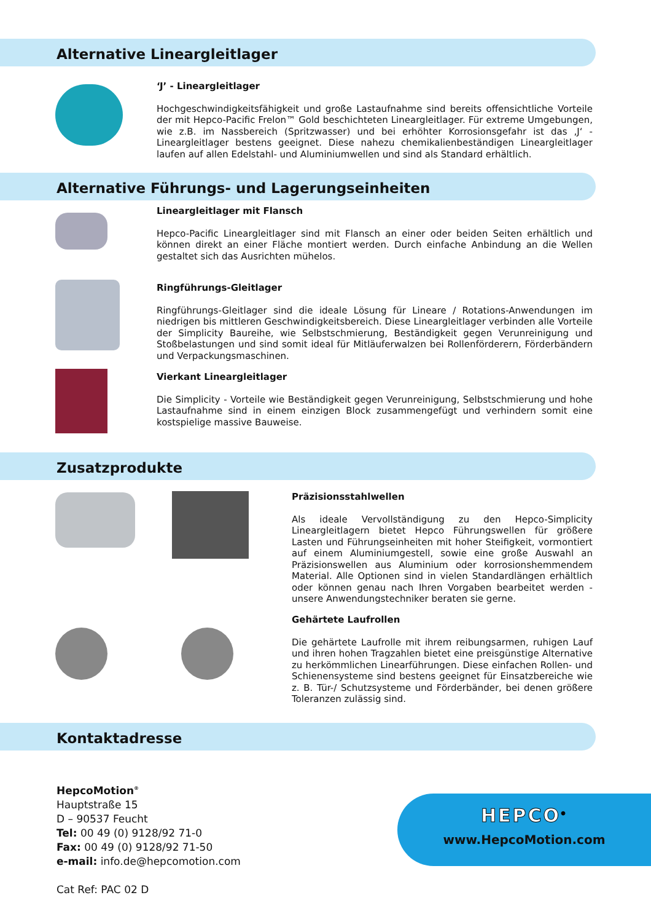Alternative Lineargleitlager
‘J’ - Lineargleitlager
Hochgeschwindigkeitsfähigkeit und große Lastaufnahme sind bereits offensichtliche Vorteile der mit Hepco-Pacific Frelon™ Gold beschichteten Lineargleitlager. Für extreme Umgebungen, wie z.B. im Nassbereich (Spritzwasser) und bei erhöhter Korrosionsgefahr ist das ‚J‘ - Lineargleitlager bestens geeignet. Diese nahezu chemikalienbeständigen Lineargleitlager laufen auf allen Edelstahl- und Aluminiumwellen und sind als Standard erhältlich.
Alternative Führungs- und Lagerungseinheiten
Lineargleitlager mit Flansch
Hepco-Pacific Lineargleitlager sind mit Flansch an einer oder beiden Seiten erhältlich und können direkt an einer Fläche montiert werden. Durch einfache Anbindung an die Wellen gestaltet sich das Ausrichten mühelos.
Ringführungs-Gleitlager
Ringführungs-Gleitlager sind die ideale Lösung für Lineare / Rotations-Anwendungen im niedrigen bis mittleren Geschwindigkeitsbereich. Diese Lineargleitlager verbinden alle Vorteile der Simplicity Baureihe, wie Selbstschmierung, Beständigkeit gegen Verunreinigung und Stoßbelastungen und sind somit ideal für Mitläuferwalzen bei Rollenförderern, Förderbändern und Verpackungsmaschinen.
Vierkant Lineargleitlager
Die Simplicity - Vorteile wie Beständigkeit gegen Verunreinigung, Selbstschmierung und hohe Lastaufnahme sind in einem einzigen Block zusammengefügt und verhindern somit eine kostspielige massive Bauweise.
Zusatzprodukte
Präzisionsstahlwellen
Als ideale Vervollständigung zu den Hepco-Simplicity Lineargleitlagern bietet Hepco Führungswellen für größere Lasten und Führungseinheiten mit hoher Steifigkeit, vormontiert auf einem Aluminiumgestell, sowie eine große Auswahl an Präzisionswellen aus Aluminium oder korrosionshemmendem Material. Alle Optionen sind in vielen Standardlängen erhältlich oder können genau nach Ihren Vorgaben bearbeitet werden - unsere Anwendungstechniker beraten sie gerne.
Gehärtete Laufrollen
Die gehärtete Laufrolle mit ihrem reibungsarmen, ruhigen Lauf und ihren hohen Tragzahlen bietet eine preisgünstige Alternative zu herkömmlichen Linearführungen. Diese einfachen Rollen- und Schienensysteme sind bestens geeignet für Einsatzbereiche wie z. B. Tür-/ Schutzsysteme und Förderbänder, bei denen größere Toleranzen zulässig sind.
Kontaktadresse
HepcoMotion<sup>®</sup>
Hauptstraße 15
D – 90537 Feucht
Tel: 00 49 (0) 9128/92 71-0
Fax: 00 49 (0) 9128/92 71-50
e-mail: info.de@hepcomotion.com
Cat Ref: PAC 02 D
HEPCO<sup>®</sup>
www.HepcoMotion.com